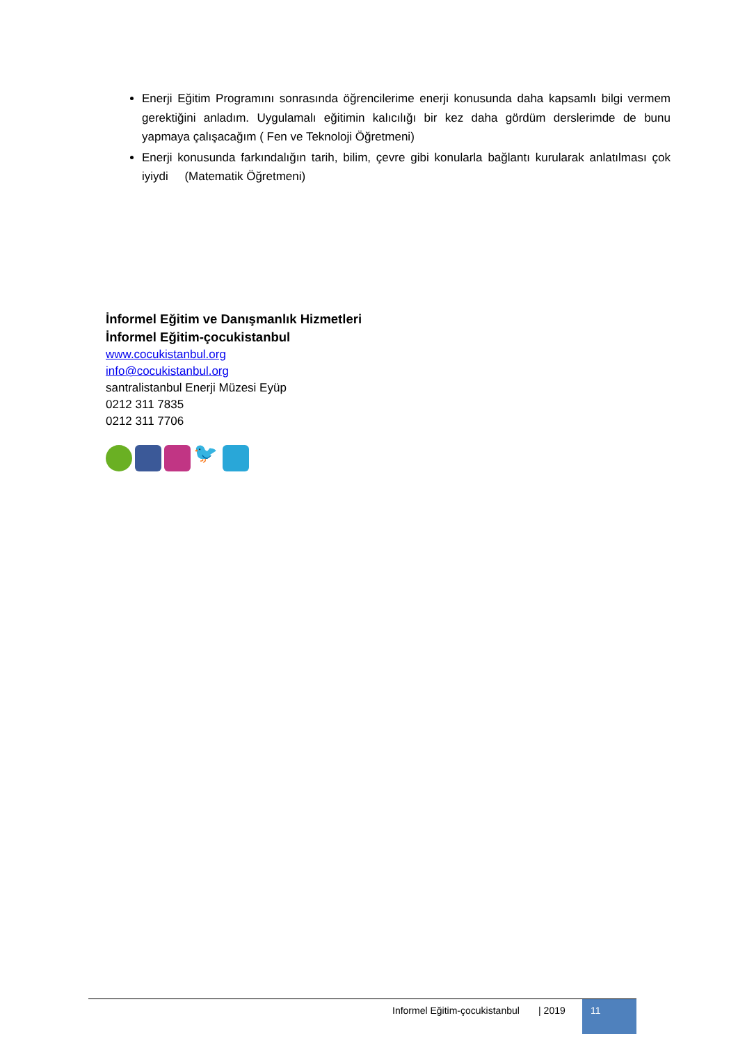Enerji Eğitim Programını sonrasında öğrencilerime enerji konusunda daha kapsamlı bilgi vermem gerektiğini anladım. Uygulamalı eğitimin kalıcılığı bir kez daha gördüm derslerimde de bunu yapmaya çalışacağım ( Fen ve Teknoloji Öğretmeni)
Enerji konusunda farkındalığın tarih, bilim, çevre gibi konularla bağlantı kurularak anlatılması çok iyiydi (Matematik Öğretmeni)
İnformel Eğitim ve Danışmanlık Hizmetleri
İnformel Eğitim-çocukistanbul
www.cocukistanbul.org
info@cocukistanbul.org
santralistanbul Enerji Müzesi Eyüp
0212 311 7835
0212 311 7706
🐦
Informel Eğitim-çocukistanbul | 2019 11